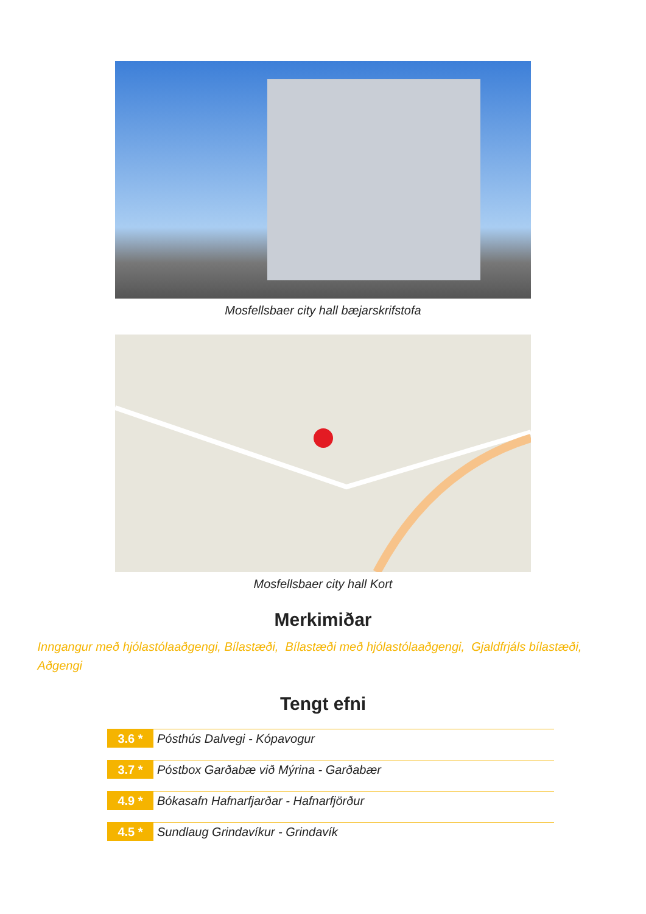Mosfellsbaer city hall bæjarskrifstofa
Mosfellsbaer city hall Kort
Merkimiðar
Inngangur með hjólastólaaðgengi, Bílastæði, Bílastæði með hjólastólaaðgengi, Gjaldfrjáls bílastæði, Aðgengi
Tengt efni
3.6 *
Pósthús Dalvegi - Kópavogur
3.7 *
Póstbox Garðabæ við Mýrina - Garðabær
4.9 *
Bókasafn Hafnarfjarðar - Hafnarfjörður
4.5 *
Sundlaug Grindavíkur - Grindavík